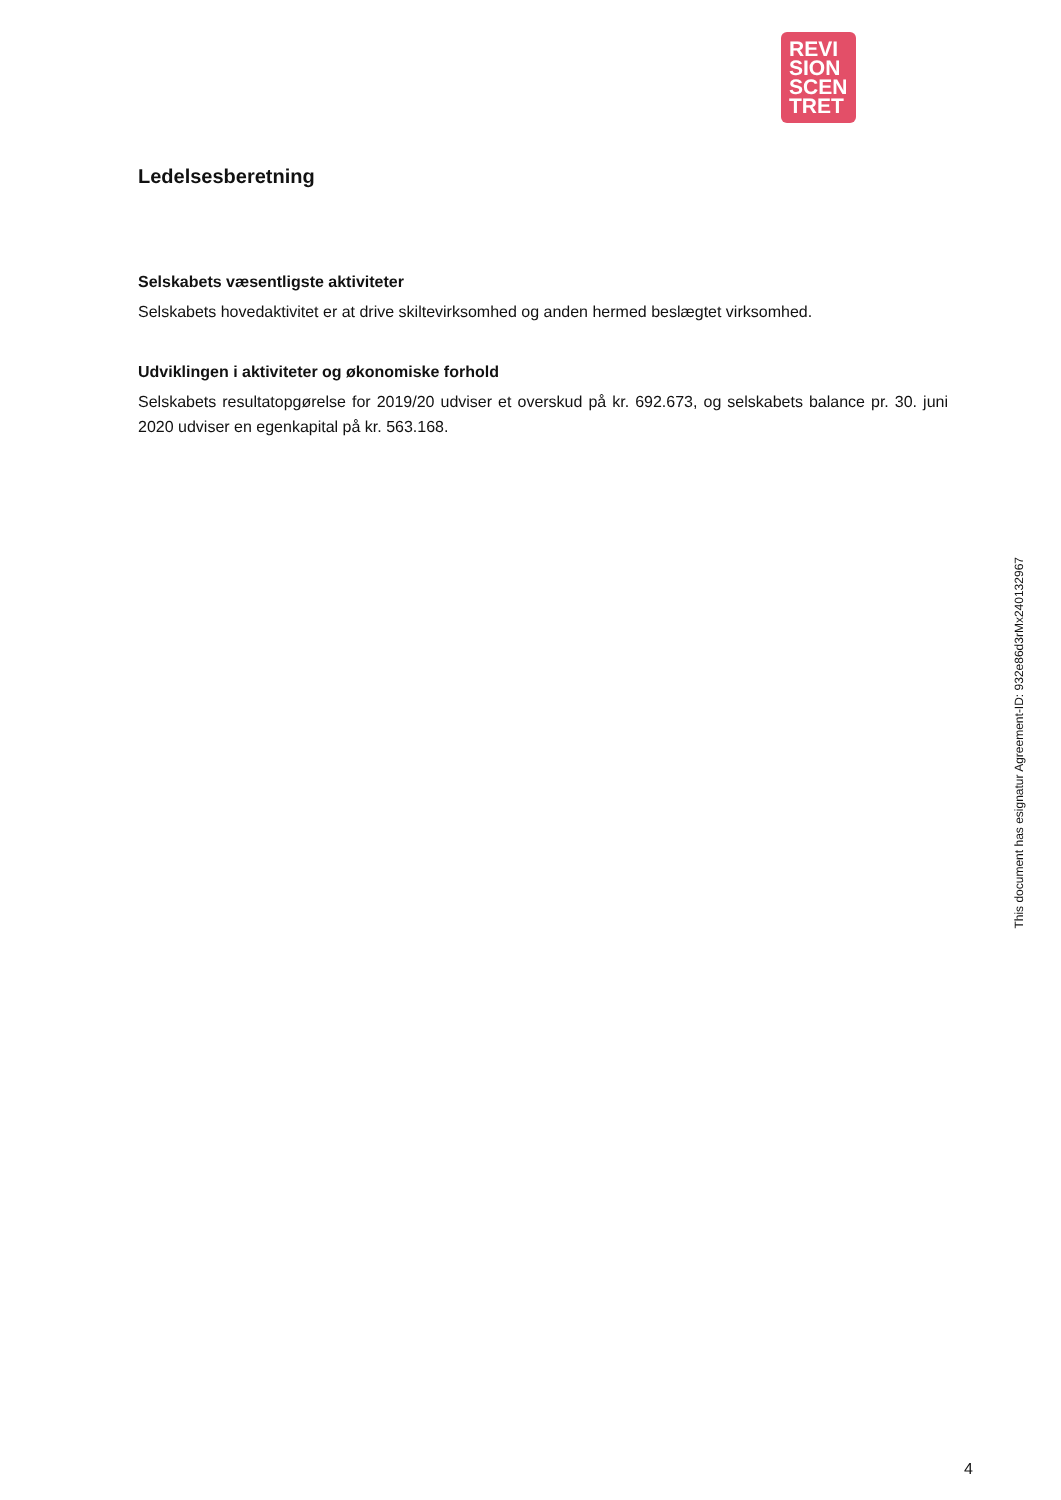REVI
SION
SCEN
TRET
Ledelsesberetning
Selskabets væsentligste aktiviteter
Selskabets hovedaktivitet er at drive skiltevirksomhed og anden hermed beslægtet virksomhed.
Udviklingen i aktiviteter og økonomiske forhold
Selskabets resultatopgørelse for 2019/20 udviser et overskud på kr. 692.673, og selskabets balance pr. 30. juni 2020 udviser en egenkapital på kr. 563.168.
This document has esignatur Agreement-ID: 932e86d3rMx240132967
4